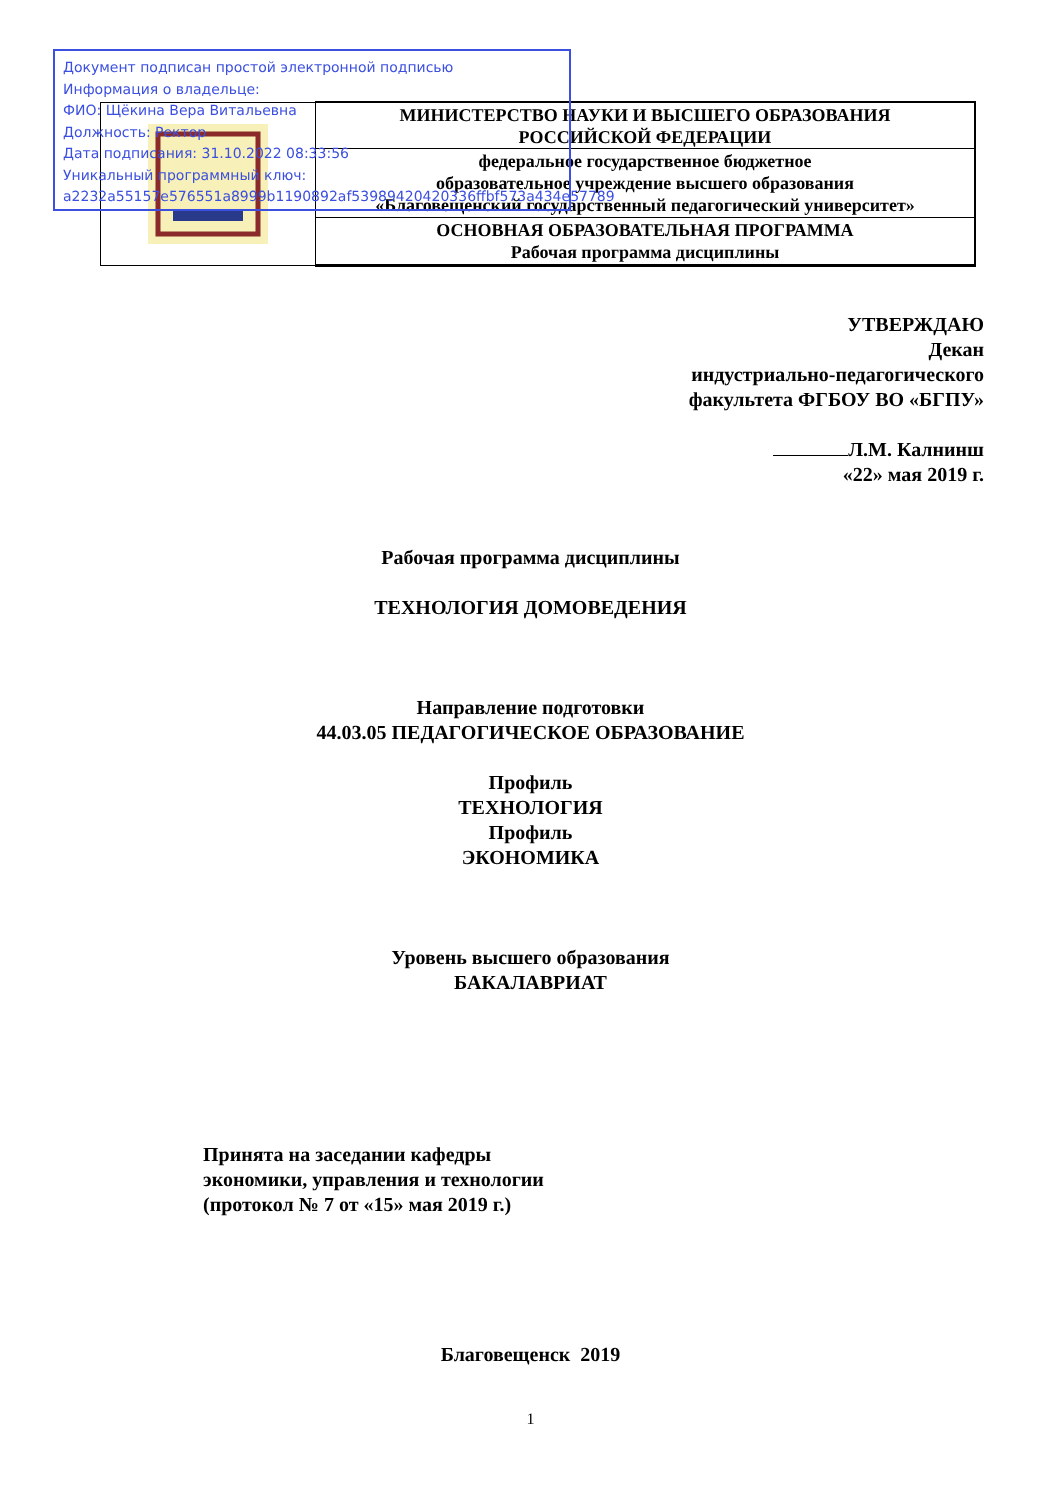Документ подписан простой электронной подписью
Информация о владельце:
ФИО: Щёкина Вера Витальевна
Должность: Ректор
Дата подписания: 31.10.2022 08:33:56
Уникальный программный ключ:
a2232a55157e576551a8999b1190892af53989420420336ffbf573a434e57789
| | МИНИСТЕРСТВО НАУКИ И ВЫСШЕГО ОБРАЗОВАНИЯ РОССИЙСКОЙ ФЕДЕРАЦИИ |
| | федеральное государственное бюджетное образовательное учреждение высшего образования «Благовещенский государственный педагогический университет» |
| | ОСНОВНАЯ ОБРАЗОВАТЕЛЬНАЯ ПРОГРАММА Рабочая программа дисциплины |
УТВЕРЖДАЮ
Декан
индустриально-педагогического
факультета ФГБОУ ВО «БГПУ»
Л.М. Калнинш
«22» мая 2019 г.
Рабочая программа дисциплины
ТЕХНОЛОГИЯ ДОМОВЕДЕНИЯ
Направление подготовки
44.03.05 ПЕДАГОГИЧЕСКОЕ ОБРАЗОВАНИЕ
Профиль
ТЕХНОЛОГИЯ
Профиль
ЭКОНОМИКА
Уровень высшего образования
БАКАЛАВРИАТ
Принята на заседании кафедры
экономики, управления и технологии
(протокол № 7 от «15» мая 2019 г.)
Благовещенск 2019
1